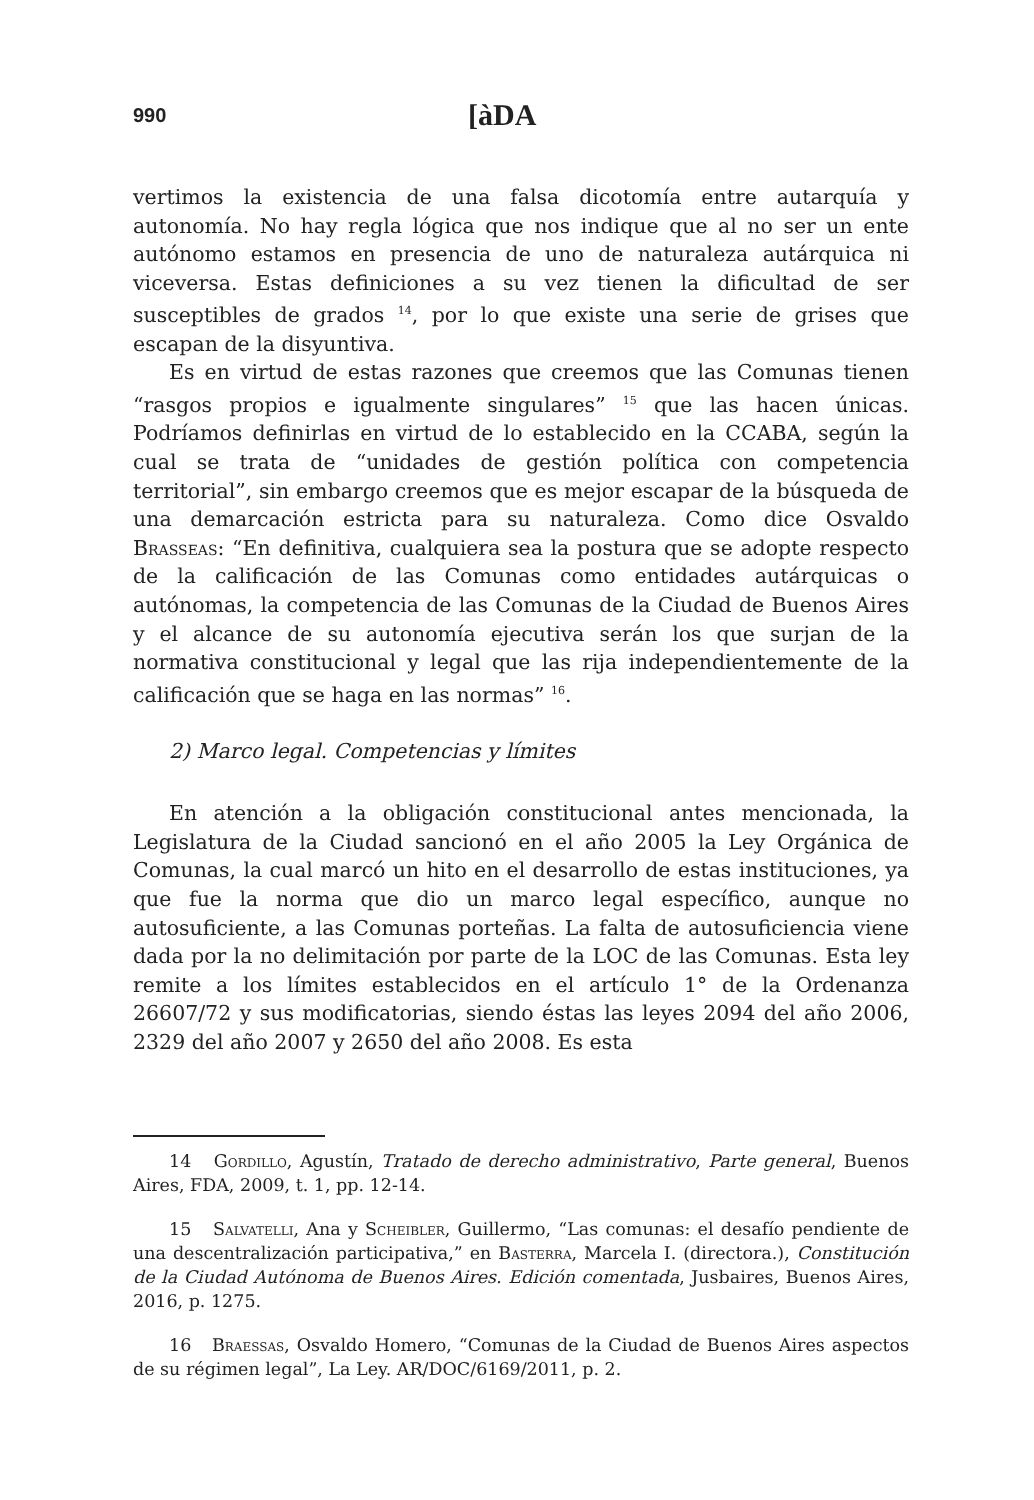990 [àDA
vertimos la existencia de una falsa dicotomía entre autarquía y autonomía. No hay regla lógica que nos indique que al no ser un ente autónomo estamos en presencia de uno de naturaleza autárquica ni viceversa. Estas definiciones a su vez tienen la dificultad de ser susceptibles de grados <sup>14</sup>, por lo que existe una serie de grises que escapan de la disyuntiva.
Es en virtud de estas razones que creemos que las Comunas tienen “rasgos propios e igualmente singulares” <sup>15</sup> que las hacen únicas. Podríamos definirlas en virtud de lo establecido en la CCABA, según la cual se trata de “unidades de gestión política con competencia territorial”, sin embargo creemos que es mejor escapar de la búsqueda de una demarcación estricta para su naturaleza. Como dice Osvaldo Brasseas: “En definitiva, cualquiera sea la postura que se adopte respecto de la calificación de las Comunas como entidades autárquicas o autónomas, la competencia de las Comunas de la Ciudad de Buenos Aires y el alcance de su autonomía ejecutiva serán los que surjan de la normativa constitucional y legal que las rija independientemente de la calificación que se haga en las normas” <sup>16</sup>.
2) Marco legal. Competencias y límites
En atención a la obligación constitucional antes mencionada, la Legislatura de la Ciudad sancionó en el año 2005 la Ley Orgánica de Comunas, la cual marcó un hito en el desarrollo de estas instituciones, ya que fue la norma que dio un marco legal específico, aunque no autosuficiente, a las Comunas porteñas. La falta de autosuficiencia viene dada por la no delimitación por parte de la LOC de las Comunas. Esta ley remite a los límites establecidos en el artículo 1° de la Ordenanza 26607/72 y sus modificatorias, siendo éstas las leyes 2094 del año 2006, 2329 del año 2007 y 2650 del año 2008. Es esta
14 Gordillo, Agustín, Tratado de derecho administrativo, Parte general, Buenos Aires, FDA, 2009, t. 1, pp. 12-14.
15 Salvatelli, Ana y Scheibler, Guillermo, “Las comunas: el desafío pendiente de una descentralización participativa,” en Basterra, Marcela I. (directora.), Constitución de la Ciudad Autónoma de Buenos Aires. Edición comentada, Jusbaires, Buenos Aires, 2016, p. 1275.
16 Braessas, Osvaldo Homero, “Comunas de la Ciudad de Buenos Aires aspectos de su régimen legal”, La Ley. AR/DOC/6169/2011, p. 2.